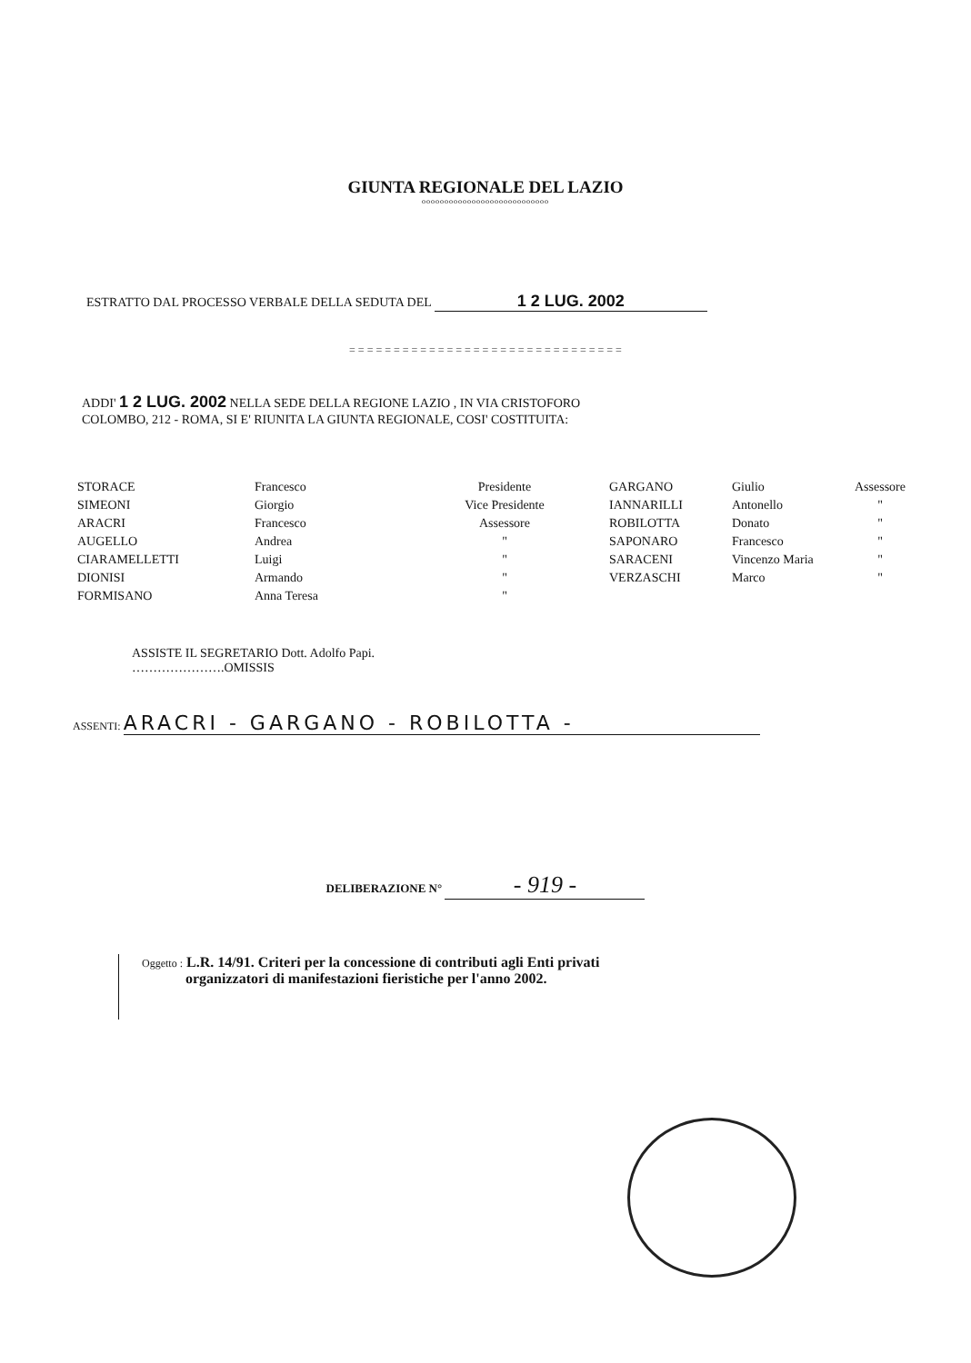GIUNTA REGIONALE DEL LAZIO
oooooooooooooooooooooooooooo
ESTRATTO DAL PROCESSO VERBALE DELLA SEDUTA DEL 1 2 LUG. 2002
= = = = = = = = = = = = = = = = = = = = = = = = = = = = = = =
ADDI' 1 2 LUG. 2002 NELLA SEDE DELLA REGIONE LAZIO , IN VIA CRISTOFORO
COLOMBO, 212 - ROMA, SI E' RIUNITA LA GIUNTA REGIONALE, COSI' COSTITUITA:
| STORACE | Francesco | Presidente | GARGANO | Giulio | Assessore |
| SIMEONI | Giorgio | Vice Presidente | IANNARILLI | Antonello | " |
| ARACRI | Francesco | Assessore | ROBILOTTA | Donato | " |
| AUGELLO | Andrea | " | SAPONARO | Francesco | " |
| CIARAMELLETTI | Luigi | " | SARACENI | Vincenzo Maria | " |
| DIONISI | Armando | " | VERZASCHI | Marco | " |
| FORMISANO | Anna Teresa | " | | | |
ASSISTE IL SEGRETARIO Dott. Adolfo Papi.
………………….OMISSIS
ASSENTI: ARACRI - GARGANO - ROBILOTTA -
DELIBERAZIONE N° - 919 -
Oggetto : L.R. 14/91. Criteri per la concessione di contributi agli Enti privati
organizzatori di manifestazioni fieristiche per l'anno 2002.